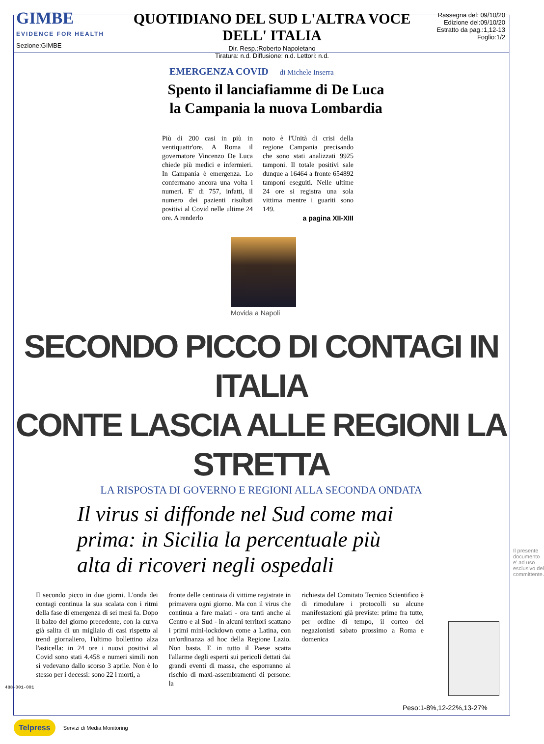GIMBE
EVIDENCE FOR HEALTH
Sezione:GIMBE
QUOTIDIANO DEL SUD L'ALTRA VOCE DELL' ITALIA
Dir. Resp.:Roberto Napoletano
Tiratura: n.d. Diffusione: n.d. Lettori: n.d.
Rassegna del: 09/10/20
Edizione del:09/10/20
Estratto da pag.:1,12-13
Foglio:1/2
EMERGENZA COVID di Michele Inserra
Spento il lanciafiamme di De Luca
la Campania la nuova Lombardia
Più di 200 casi in più in ventiquattr'ore. A Roma il governatore Vincenzo De Luca chiede più medici e infermieri. In Campania è emergenza. Lo confermano ancora una volta i numeri. E' di 757, infatti, il numero dei pazienti risultati positivi al Covid nelle ultime 24 ore. A renderlo
noto è l'Unità di crisi della regione Campania precisando che sono stati analizzati 9925 tamponi. Il totale positivi sale dunque a 16464 a fronte 654892 tamponi eseguiti. Nelle ultime 24 ore si registra una sola vittima mentre i guariti sono 149.
a pagina XII-XIII
Movida a Napoli
SECONDO PICCO DI CONTAGI IN ITALIA
CONTE LASCIA ALLE REGIONI LA STRETTA
LA RISPOSTA DI GOVERNO E REGIONI ALLA SECONDA ONDATA
Il virus si diffonde nel Sud come mai prima: in Sicilia la percentuale più alta di ricoveri negli ospedali
Il secondo picco in due giorni. L'onda dei contagi continua la sua scalata con i ritmi della fase di emergenza di sei mesi fa. Dopo il balzo del giorno precedente, con la curva già salita di un migliaio di casi rispetto al trend giornaliero, l'ultimo bollettino alza l'asticella: in 24 ore i nuovi positivi al Covid sono stati 4.458 e numeri simili non si vedevano dallo scorso 3 aprile. Non è lo stesso per i decessi: sono 22 i morti, a
fronte delle centinaia di vittime registrate in primavera ogni giorno. Ma con il virus che continua a fare malati - ora tanti anche al Centro e al Sud - in alcuni territori scattano i primi mini-lockdown come a Latina, con un'ordinanza ad hoc della Regione Lazio. Non basta. E in tutto il Paese scatta l'allarme degli esperti sui pericoli dettati dai grandi eventi di massa, che esporranno al rischio di maxi-assembramenti di persone: la
richiesta del Comitato Tecnico Scientifico è di rimodulare i protocolli su alcune manifestazioni già previste: prime fra tutte, per ordine di tempo, il corteo dei negazionisti sabato prossimo a Roma e domenica
Peso:1-8%,12-22%,13-27%
488-001-001
Il presente documento e' ad uso esclusivo del committente.
Telpress Servizi di Media Monitoring